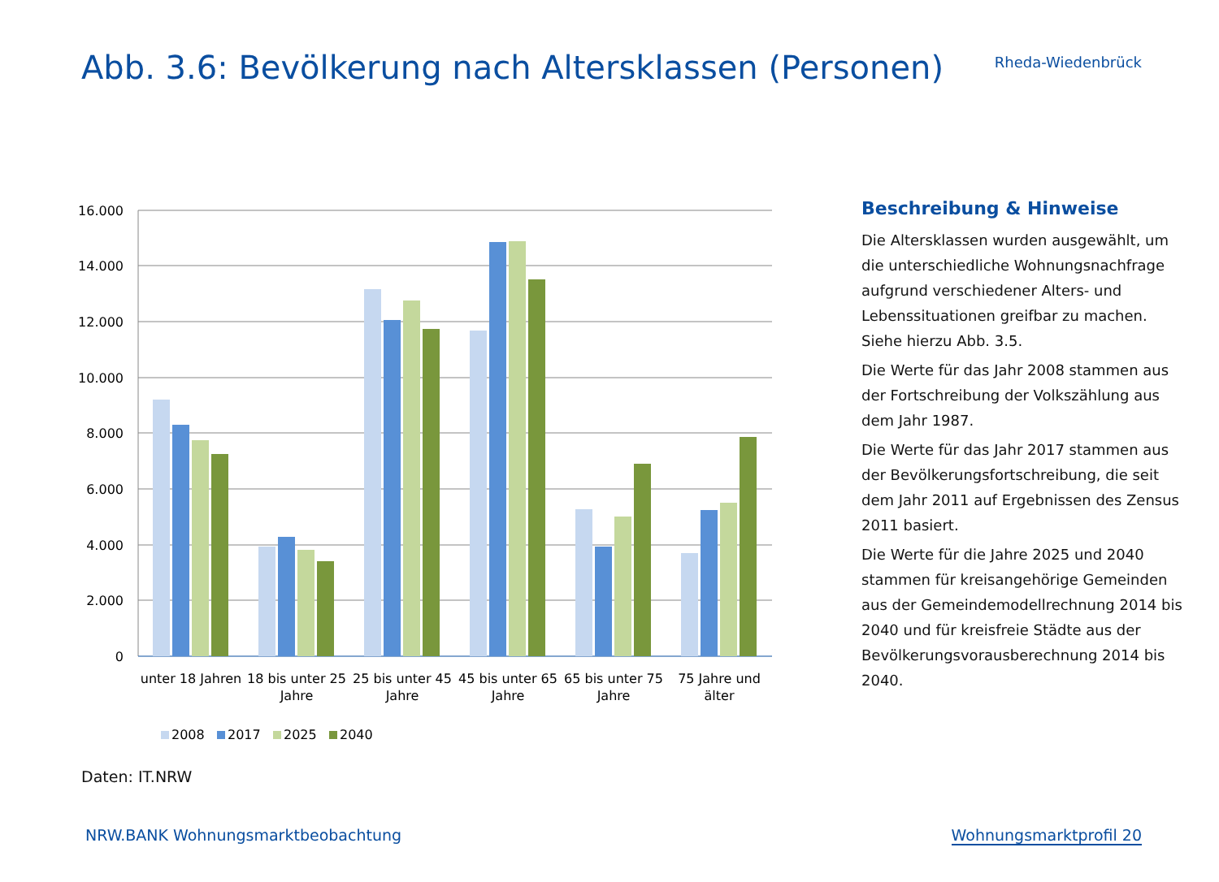Abb. 3.6: Bevölkerung nach Altersklassen (Personen)
Rheda-Wiedenbrück
16.000
14.000
12.000
10.000
8.000
6.000
4.000
2.000
0
unter 18 Jahren
18 bis unter 25
Jahre
25 bis unter 45
Jahre
45 bis unter 65
Jahre
65 bis unter 75
Jahre
75 Jahre und
älter
2008
2017
2025
2040
Beschreibung & Hinweise
Die Altersklassen wurden ausgewählt, um die unterschiedliche Wohnungsnachfrage aufgrund verschiedener Alters- und Lebenssituationen greifbar zu machen. Siehe hierzu Abb. 3.5.
Die Werte für das Jahr 2008 stammen aus der Fortschreibung der Volkszählung aus dem Jahr 1987.
Die Werte für das Jahr 2017 stammen aus der Bevölkerungsfortschreibung, die seit dem Jahr 2011 auf Ergebnissen des Zensus 2011 basiert.
Die Werte für die Jahre 2025 und 2040 stammen für kreisangehörige Gemeinden aus der Gemeindemodellrechnung 2014 bis 2040 und für kreisfreie Städte aus der Bevölkerungsvorausberechnung 2014 bis 2040.
Daten: IT.NRW
NRW.BANK Wohnungsmarktbeobachtung Wohnungsmarktprofil 20